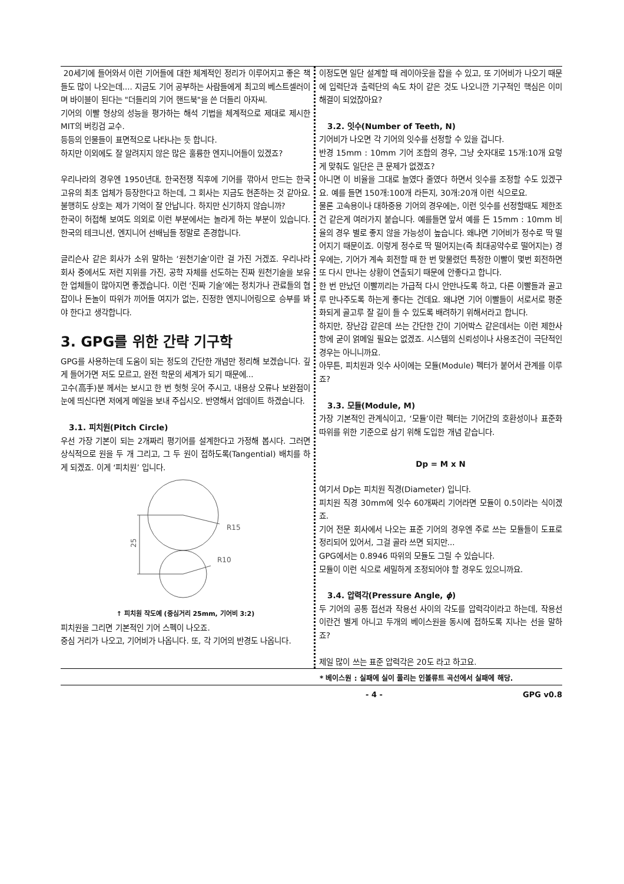20세기에 들어와서 이런 기어들에 대한 체계적인 정리가 이루어지고 좋은 책들도 많이 나오는데.... 지금도 기어 공부하는 사람들에게 최고의 베스트셀러이며 바이블이 된다는 "더들리의 기어 핸드북"을 쓴 더들리 아자씨.
기어의 이빨 형상의 성능을 평가하는 해석 기법을 체계적으로 제대로 제시한 MIT의 버킹검 교수.
등등의 인물들이 표면적으로 나타나는 듯 합니다.
하지만 이외에도 잘 알려지지 않은 많은 훌륭한 엔지니어들이 있겠죠?
우리나라의 경우엔 1950년대, 한국전쟁 직후에 기어를 깎아서 만드는 한국 고유의 최초 업체가 등장한다고 하는데, 그 회사는 지금도 현존하는 것 같아요. 불행히도 상호는 제가 기억이 잘 안납니다. 하지만 신기하지 않습니까?
한국이 허접해 보여도 의외로 이런 부분에서는 놀라게 하는 부분이 있습니다. 한국의 테크니션, 엔지니어 선배님들 정말로 존경합니다.
글리슨사 같은 회사가 소위 말하는 ‘원천기술’이란 걸 가진 거겠죠. 우리나라 회사 중에서도 저런 지위를 가진, 공학 자체를 선도하는 진짜 원천기술을 보유한 업체들이 많아지면 좋겠습니다. 이런 ‘진짜 기술’에는 정치가나 관료들의 협잡이나 돈놀이 따위가 끼어들 여지가 없는, 진정한 엔지니어링으로 승부를 봐야 한다고 생각합니다.
3. GPG를 위한 간략 기구학
GPG를 사용하는데 도움이 되는 정도의 간단한 개념만 정리해 보겠습니다. 깊게 들어가면 저도 모르고, 완전 학문의 세계가 되기 때문에...
고수(高手)분 께서는 보시고 한 번 헛헛 웃어 주시고, 내용상 오류나 보완점이 눈에 띄신다면 저에게 메일을 보내 주십시오. 반영해서 업데이트 하겠습니다.
3.1. 피치원(Pitch Circle)
우선 가장 기본이 되는 2개짜리 평기어를 설계한다고 가정해 봅시다. 그러면 상식적으로 원을 두 개 그리고, 그 두 원이 접하도록(Tangential) 배치를 하게 되겠죠. 이게 ‘피치원’ 입니다.
R15
R10
25
↑ 피치원 작도예 (중심거리 25mm, 기어비 3:2)
피치원을 그리면 기본적인 기어 스펙이 나오죠.
중심 거리가 나오고, 기어비가 나옵니다. 또, 각 기어의 반경도 나옵니다.
이정도면 일단 설계할 때 레이아웃을 잡을 수 있고, 또 기어비가 나오기 때문에 입력단과 출력단의 속도 차이 같은 것도 나오니깐 기구적인 핵심은 이미 해결이 되었잖아요?
3.2. 잇수(Number of Teeth, N)
기어비가 나오면 각 기어의 잇수를 선정할 수 있을 겁니다.
반경 15mm : 10mm 기어 조합의 경우, 그냥 숫자대로 15개:10개 요렇게 맞춰도 일단은 큰 문제가 없겠죠?
아니면 이 비율을 그대로 늘였다 줄였다 하면서 잇수를 조정할 수도 있겠구요. 예를 들면 150개:100개 라든지, 30개:20개 이런 식으로요.
물론 고속용이나 대하중용 기어의 경우에는, 이런 잇수를 선정할때도 제한조건 같은게 여러가지 붙습니다. 예를들면 앞서 예를 든 15mm : 10mm 비율의 경우 별로 좋지 않을 가능성이 높습니다. 왜냐면 기어비가 정수로 딱 떨어지기 때문이죠. 이렇게 정수로 딱 떨어지는(즉 최대공약수로 떨어지는) 경우에는, 기어가 계속 회전할 때 한 번 맞물렸던 특정한 이빨이 몇번 회전하면 또 다시 만나는 상황이 연출되기 때문에 안좋다고 합니다.
한 번 만났던 이빨끼리는 가급적 다시 안만나도록 하고, 다른 이빨들과 골고루 만나주도록 하는게 좋다는 건데요. 왜냐면 기어 이빨들이 서로서로 평준화되게 골고루 잘 길이 들 수 있도록 배려하기 위해서라고 합니다.
하지만, 장난감 같은데 쓰는 간단한 간이 기어박스 같은데서는 이런 제한사항에 굳이 얽메일 필요는 없겠죠. 시스템의 신뢰성이나 사용조건이 극단적인 경우는 아니니까요.
아무튼, 피치원과 잇수 사이에는 모듈(Module) 펙터가 붙어서 관계를 이루죠?
3.3. 모듈(Module, M)
가장 기본적인 관계식이고, ‘모듈’이란 펙터는 기어간의 호환성이나 표준화 따위를 위한 기준으로 삼기 위해 도입한 개념 같습니다.
Dp = M x N
여기서 Dp는 피치원 직경(Diameter) 입니다.
피치원 직경 30mm에 잇수 60개짜리 기어라면 모듈이 0.5이라는 식이겠죠.
기어 전문 회사에서 나오는 표준 기어의 경우엔 주로 쓰는 모듈들이 도표로 정리되어 있어서, 그걸 골라 쓰면 되지만...
GPG에서는 0.8946 따위의 모듈도 그릴 수 있습니다.
모듈이 이런 식으로 세밀하게 조정되어야 할 경우도 있으니까요.
3.4. 압력각(Pressure Angle, ϕ)
두 기어의 공통 접선과 작용선 사이의 각도를 압력각이라고 하는데, 작용선이란건 별게 아니고 두개의 베이스원을 동시에 접하도록 지나는 선을 말하죠?
제일 많이 쓰는 표준 압력각은 20도 라고 하고요.
* 베이스원 : 실패에 실이 풀리는 인볼류트 곡선에서 실패에 해당.
- 4 - GPG v0.8